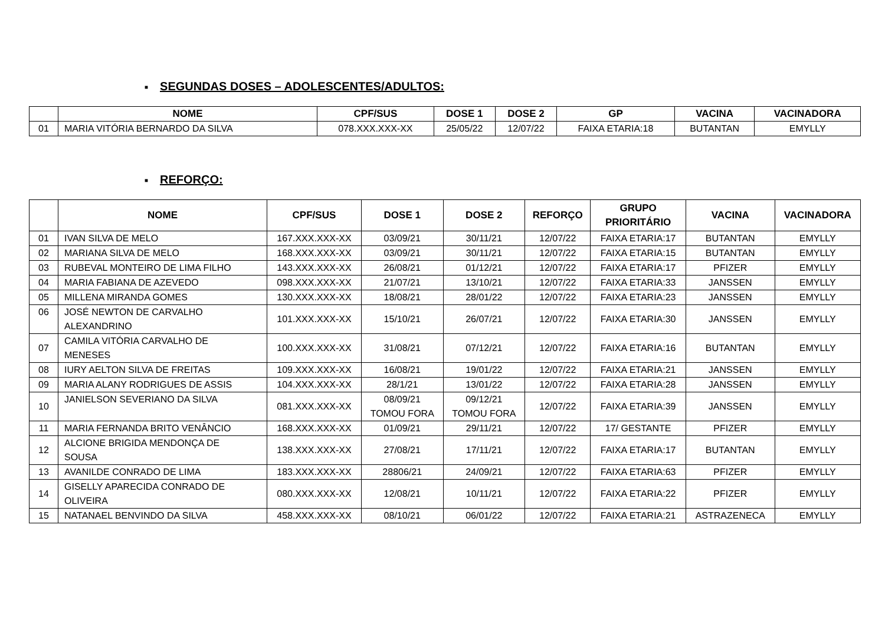■ SEGUNDAS DOSES – ADOLESCENTES/ADULTOS:
| | NOME | CPF/SUS | DOSE 1 | DOSE 2 | GP | VACINA | VACINADORA |
| --- | --- | --- | --- | --- | --- | --- | --- |
| 01 | MARIA VITÓRIA BERNARDO DA SILVA | 078.XXX.XXX-XX | 25/05/22 | 12/07/22 | FAIXA ETARIA:18 | BUTANTAN | EMYLLY |
■ REFORÇO:
| | NOME | CPF/SUS | DOSE 1 | DOSE 2 | REFORÇO | GRUPO PRIORITÁRIO | VACINA | VACINADORA |
| --- | --- | --- | --- | --- | --- | --- | --- | --- |
| 01 | IVAN SILVA DE MELO | 167.XXX.XXX-XX | 03/09/21 | 30/11/21 | 12/07/22 | FAIXA ETARIA:17 | BUTANTAN | EMYLLY |
| 02 | MARIANA SILVA DE MELO | 168.XXX.XXX-XX | 03/09/21 | 30/11/21 | 12/07/22 | FAIXA ETARIA:15 | BUTANTAN | EMYLLY |
| 03 | RUBEVAL MONTEIRO DE LIMA FILHO | 143.XXX.XXX-XX | 26/08/21 | 01/12/21 | 12/07/22 | FAIXA ETARIA:17 | PFIZER | EMYLLY |
| 04 | MARIA FABIANA DE AZEVEDO | 098.XXX.XXX-XX | 21/07/21 | 13/10/21 | 12/07/22 | FAIXA ETARIA:33 | JANSSEN | EMYLLY |
| 05 | MILLENA MIRANDA GOMES | 130.XXX.XXX-XX | 18/08/21 | 28/01/22 | 12/07/22 | FAIXA ETARIA:23 | JANSSEN | EMYLLY |
| 06 | JOSÉ NEWTON DE CARVALHO ALEXANDRINO | 101.XXX.XXX-XX | 15/10/21 | 26/07/21 | 12/07/22 | FAIXA ETARIA:30 | JANSSEN | EMYLLY |
| 07 | CAMILA VITÓRIA CARVALHO DE MENESES | 100.XXX.XXX-XX | 31/08/21 | 07/12/21 | 12/07/22 | FAIXA ETARIA:16 | BUTANTAN | EMYLLY |
| 08 | IURY AELTON SILVA DE FREITAS | 109.XXX.XXX-XX | 16/08/21 | 19/01/22 | 12/07/22 | FAIXA ETARIA:21 | JANSSEN | EMYLLY |
| 09 | MARIA ALANY RODRIGUES DE ASSIS | 104.XXX.XXX-XX | 28/1/21 | 13/01/22 | 12/07/22 | FAIXA ETARIA:28 | JANSSEN | EMYLLY |
| 10 | JANIELSON SEVERIANO DA SILVA | 081.XXX.XXX-XX | 08/09/21 TOMOU FORA | 09/12/21 TOMOU FORA | 12/07/22 | FAIXA ETARIA:39 | JANSSEN | EMYLLY |
| 11 | MARIA FERNANDA BRITO VENÂNCIO | 168.XXX.XXX-XX | 01/09/21 | 29/11/21 | 12/07/22 | 17/ GESTANTE | PFIZER | EMYLLY |
| 12 | ALCIONE BRIGIDA MENDONÇA DE SOUSA | 138.XXX.XXX-XX | 27/08/21 | 17/11/21 | 12/07/22 | FAIXA ETARIA:17 | BUTANTAN | EMYLLY |
| 13 | AVANILDE CONRADO DE LIMA | 183.XXX.XXX-XX | 28806/21 | 24/09/21 | 12/07/22 | FAIXA ETARIA:63 | PFIZER | EMYLLY |
| 14 | GISELLY APARECIDA CONRADO DE OLIVEIRA | 080.XXX.XXX-XX | 12/08/21 | 10/11/21 | 12/07/22 | FAIXA ETARIA:22 | PFIZER | EMYLLY |
| 15 | NATANAEL BENVINDO DA SILVA | 458.XXX.XXX-XX | 08/10/21 | 06/01/22 | 12/07/22 | FAIXA ETARIA:21 | ASTRAZENECA | EMYLLY |